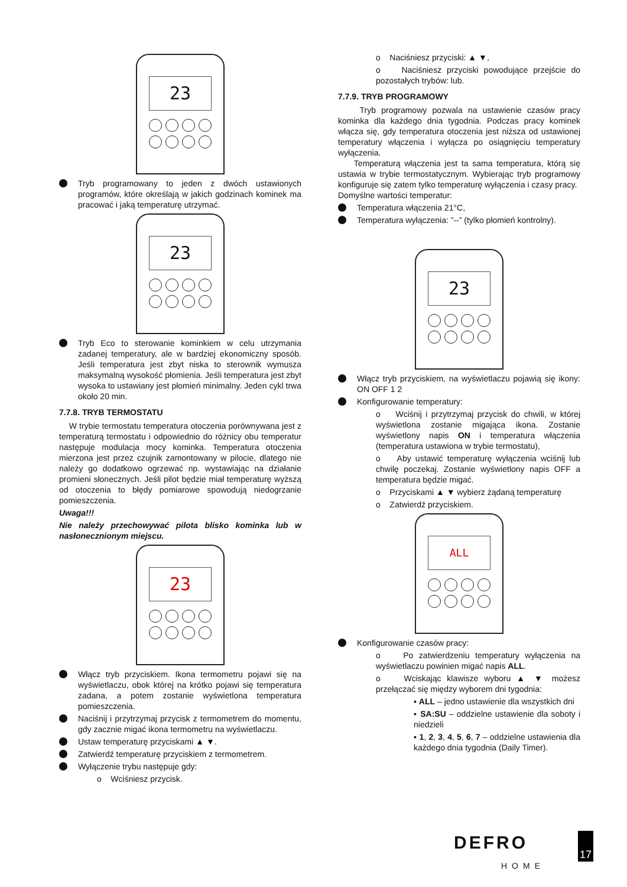23
Tryb programowany to jeden z dwóch ustawionych programów, które określają w jakich godzinach kominek ma pracować i jaką temperaturę utrzymać.
23
Tryb Eco to sterowanie kominkiem w celu utrzymania zadanej temperatury, ale w bardziej ekonomiczny sposób. Jeśli temperatura jest zbyt niska to sterownik wymusza maksymalną wysokość płomienia. Jeśli temperatura jest zbyt wysoka to ustawiany jest płomień minimalny. Jeden cykl trwa około 20 min.
7.7.8. TRYB TERMOSTATU
W trybie termostatu temperatura otoczenia porównywana jest z temperaturą termostatu i odpowiednio do różnicy obu temperatur następuje modulacja mocy kominka. Temperatura otoczenia mierzona jest przez czujnik zamontowany w pilocie, dlatego nie należy go dodatkowo ogrzewać np. wystawiając na działanie promieni słonecznych. Jeśli pilot będzie miał temperaturę wyższą od otoczenia to błędy pomiarowe spowodują niedogrzanie pomieszczenia.
Uwaga!!!
Nie należy przechowywać pilota blisko kominka lub w nasłonecznionym miejscu.
23
Włącz tryb przyciskiem. Ikona termometru pojawi się na wyświetlaczu, obok której na krótko pojawi się temperatura zadana, a potem zostanie wyświetlona temperatura pomieszczenia.
Naciśnij i przytrzymaj przycisk z termometrem do momentu, gdy zacznie migać ikona termometru na wyświetlaczu.
Ustaw temperaturę przyciskami ▲ ▼.
Zatwierdź temperaturę przyciskiem z termometrem.
Wyłączenie trybu następuje gdy:
o Wciśniesz przycisk.
o Naciśniesz przyciski: ▲ ▼,
o Naciśniesz przyciski powodujące przejście do pozostałych trybów: lub.
7.7.9. TRYB PROGRAMOWY
Tryb programowy pozwala na ustawienie czasów pracy kominka dla każdego dnia tygodnia. Podczas pracy kominek włącza się, gdy temperatura otoczenia jest niższa od ustawionej temperatury włączenia i wyłącza po osiągnięciu temperatury wyłączenia.
Temperaturą włączenia jest ta sama temperatura, którą się ustawia w trybie termostatycznym. Wybierając tryb programowy konfiguruje się zatem tylko temperaturę wyłączenia i czasy pracy.
Domyślne wartości temperatur:
Temperatura włączenia 21°C,
Temperatura wyłączenia: ”--” (tylko płomień kontrolny).
23
Włącz tryb przyciskiem, na wyświetlaczu pojawią się ikony: ON OFF 1 2
Konfigurowanie temperatury:
o Wciśnij i przytrzymaj przycisk do chwili, w której wyświetlona zostanie migająca ikona. Zostanie wyświetlony napis ON i temperatura włączenia (temperatura ustawiona w trybie termostatu),
o Aby ustawić temperaturę wyłączenia wciśnij lub chwilę poczekaj. Zostanie wyświetlony napis OFF a temperatura będzie migać.
o Przyciskami ▲ ▼ wybierz żądaną temperaturę
o Zatwierdź przyciskiem.
ALL
Konfigurowanie czasów pracy:
o Po zatwierdzeniu temperatury wyłączenia na wyświetlaczu powinien migać napis ALL.
o Wciskając klawisze wyboru ▲ ▼ możesz przełączać się między wyborem dni tygodnia:
▪ ALL – jedno ustawienie dla wszystkich dni
▪ SA:SU – oddzielne ustawienie dla soboty i niedzieli
▪ 1, 2, 3, 4, 5, 6, 7 – oddzielne ustawienia dla każdego dnia tygodnia (Daily Timer).
DEFRO
HOME
17